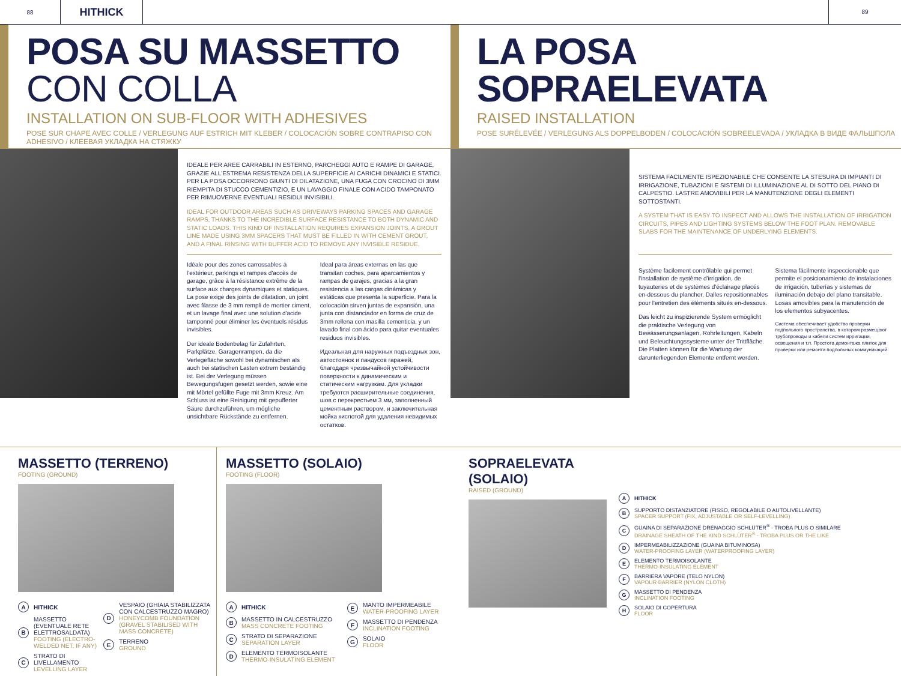88
HITHICK
89
POSA SU MASSETTO CON COLLA
INSTALLATION ON SUB-FLOOR WITH ADHESIVES
POSE SUR CHAPE AVEC COLLE / VERLEGUNG AUF ESTRICH MIT KLEBER / COLOCACIÓN SOBRE CONTRAPISO CON ADHESIVO / КЛЕЕВАЯ УКЛАДКА НА СТЯЖКУ
LA POSA SOPRAELEVATA
RAISED INSTALLATION
POSE SURÉLEVÉE / VERLEGUNG ALS DOPPELBODEN / COLOCACIÓN SOBREELEVADA / УКЛАДКА В ВИДЕ ФАЛЬШПОЛА
IDEALE PER AREE CARRABILI IN ESTERNO, PARCHEGGI AUTO E RAMPE DI GARAGE, GRAZIE ALL'ESTREMA RESISTENZA DELLA SUPERFICIE AI CARICHI DINAMICI E STATICI. PER LA POSA OCCORRONO GIUNTI DI DILATAZIONE, UNA FUGA CON CROCINO DI 3MM RIEMPITA DI STUCCO CEMENTIZIO, E UN LAVAGGIO FINALE CON ACIDO TAMPONATO PER RIMUOVERNE EVENTUALI RESIDUI INVISIBILI.
IDEAL FOR OUTDOOR AREAS SUCH AS DRIVEWAYS PARKING SPACES AND GARAGE RAMPS, THANKS TO THE INCREDIBLE SURFACE RESISTANCE TO BOTH DYNAMIC AND STATIC LOADS. THIS KIND OF INSTALLATION REQUIRES EXPANSION JOINTS, A GROUT LINE MADE USING 3MM SPACERS THAT MUST BE FILLED IN WITH CEMENT GROUT, AND A FINAL RINSING WITH BUFFER ACID TO REMOVE ANY INVISIBLE RESIDUE.
Idéale pour des zones carrossables à l'extérieur, parkings et rampes d'accès de garage, grâce à la résistance extrême de la surface aux charges dynamiques et statiques. La pose exige des joints de dilatation, un joint avec filasse de 3 mm rempli de mortier ciment, et un lavage final avec une solution d'acide tamponné pour éliminer les éventuels résidus invisibles.
Der ideale Bodenbelag für Zufahrten, Parkplätze, Garagenrampen, da die Verlegefläche sowohl bei dynamischen als auch bei statischen Lasten extrem beständig ist. Bei der Verlegung müssen Bewegungsfugen gesetzt werden, sowie eine mit Mörtel gefüllte Fuge mit 3mm Kreuz. Am Schluss ist eine Reinigung mit gepufferter Säure durchzuführen, um mögliche unsichtbare Rückstände zu entfernen.
Ideal para áreas externas en las que transitan coches, para aparcamientos y rampas de garajes, gracias a la gran resistencia a las cargas dinámicas y estáticas que presenta la superficie. Para la colocación sirven juntas de expansión, una junta con distanciador en forma de cruz de 3mm rellena con masilla cementicia, y un lavado final con ácido para quitar eventuales residuos invisibles.
Идеальная для наружных подъездных зон, автостоянок и пандусов гаражей, благодаря чрезвычайной устойчивости поверхности к динамическим и статическим нагрузкам. Для укладки требуются расширительные соединения, шов с перекрестьем 3 мм, заполненный цементным раствором, и заключительная мойка кислотой для удаления невидимых остатков.
SISTEMA FACILMENTE ISPEZIONABILE CHE CONSENTE LA STESURA DI IMPIANTI DI IRRIGAZIONE, TUBAZIONI E SISTEMI DI ILLUMINAZIONE AL DI SOTTO DEL PIANO DI CALPESTIO. LASTRE AMOVIBILI PER LA MANUTENZIONE DEGLI ELEMENTI SOTTOSTANTI.
A SYSTEM THAT IS EASY TO INSPECT AND ALLOWS THE INSTALLATION OF IRRIGATION CIRCUITS, PIPES AND LIGHTING SYSTEMS BELOW THE FOOT PLAN. REMOVABLE SLABS FOR THE MAINTENANCE OF UNDERLYING ELEMENTS.
Système facilement contrôlable qui permet l'installation de système d'irrigation, de tuyauteries et de systèmes d'éclairage placés en-dessous du plancher. Dalles repositionnables pour l'entretien des éléments situés en-dessous.
Das leicht zu inspizierende System ermöglicht die praktische Verlegung von Bewässerungsanlagen, Rohrleitungen, Kabeln und Beleuchtungssysteme unter der Trittfläche. Die Platten können für die Wartung der darunterliegenden Elemente entfernt werden.
Sistema fácilmente inspeccionable que permite el posicionamiento de instalaciones de irrigación, tuberías y sistemas de iluminación debajo del plano transitable. Losas amovibles para la manutención de los elementos subyacentes.
Система обеспечивает удобство проверки подпольного пространства, в котором размещают трубопроводы и кабели систем ирригации, освещения и т.п. Простота демонтажа плиток для проверки или ремонта подпольных коммуникаций.
MASSETTO (TERRENO)
FOOTING (GROUND)
A HITHICK
B
MASSETTO (EVENTUALE RETE ELETTROSALDATA)
FOOTING (ELECTRO-WELDED NET, IF ANY)
C
STRATO DI LIVELLAMENTO
LEVELLING LAYER
D
VESPAIO (GHIAIA STABILIZZATA CON CALCESTRUZZO MAGRO)
HONEYCOMB FOUNDATION (GRAVEL STABILISED WITH MASS CONCRETE)
E
TERRENO
GROUND
MASSETTO (SOLAIO)
FOOTING (FLOOR)
A HITHICK
B
MASSETTO IN CALCESTRUZZO
MASS CONCRETE FOOTING
C
STRATO DI SEPARAZIONE
SEPARATION LAYER
D
ELEMENTO TERMOISOLANTE
THERMO-INSULATING ELEMENT
E
MANTO IMPERMEABILE
WATER-PROOFING LAYER
F
MASSETTO DI PENDENZA
INCLINATION FOOTING
G
SOLAIO
FLOOR
SOPRAELEVATA (SOLAIO)
RAISED (GROUND)
A HITHICK
B
SUPPORTO DISTANZIATORE (FISSO, REGOLABILE O AUTOLIVELLANTE)
SPACER SUPPORT (FIX, ADJUSTABLE OR SELF-LEVELLING)
C
GUAINA DI SEPARAZIONE DRENAGGIO SCHLÜTER<sup>®</sup> - TROBA PLUS O SIMILARE
DRAINAGE SHEATH OF THE KIND SCHLÜTER<sup>®</sup> - TROBA PLUS OR THE LIKE
D
IMPERMEABILIZZAZIONE (GUAINA BITUMINOSA)
WATER-PROOFING LAYER (WATERPROOFING LAYER)
E
ELEMENTO TERMOISOLANTE
THERMO-INSULATING ELEMENT
F
BARRIERA VAPORE (TELO NYLON)
VAPOUR BARRIER (NYLON CLOTH)
G
MASSETTO DI PENDENZA
INCLINATION FOOTING
H
SOLAIO DI COPERTURA
FLOOR